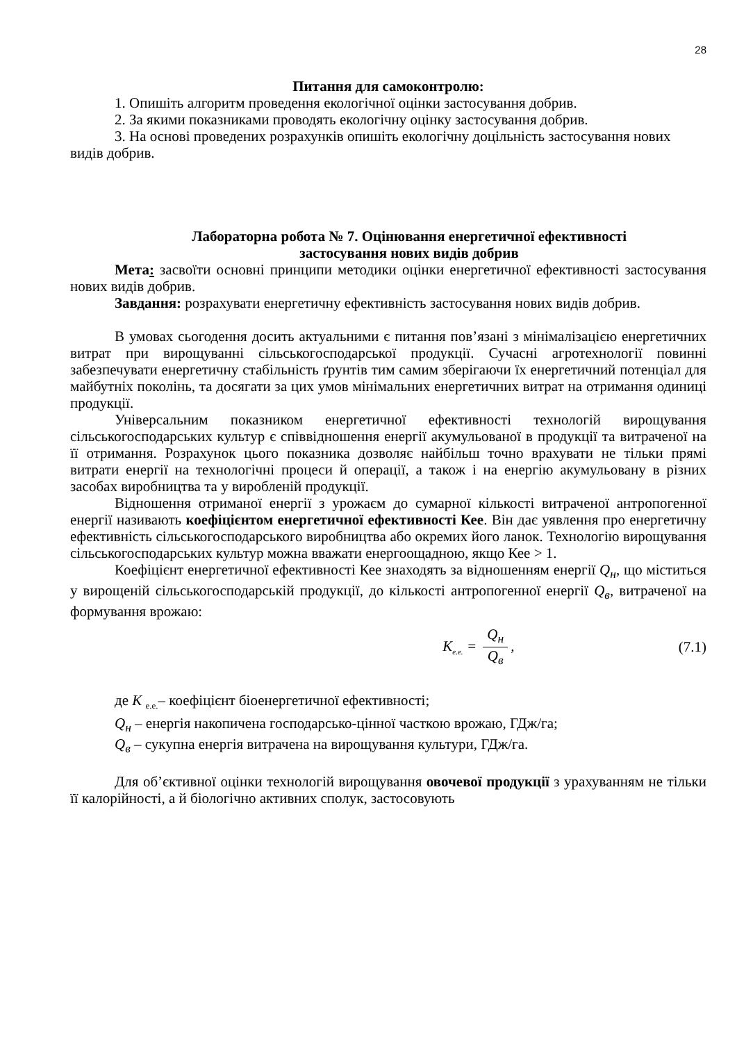28
Питання для самоконтролю:
1. Опишіть алгоритм проведення екологічної оцінки застосування добрив.
2. За якими показниками проводять екологічну оцінку застосування добрив.
3. На основі проведених розрахунків опишіть екологічну доцільність застосування нових видів добрив.
Лабораторна робота № 7. Оцінювання енергетичної ефективності
застосування нових видів добрив
Мета: засвоїти основні принципи методики оцінки енергетичної ефективності застосування нових видів добрив.
Завдання: розрахувати енергетичну ефективність застосування нових видів добрив.
В умовах сьогодення досить актуальними є питання пов’язані з мінімалізацією енергетичних витрат при вирощуванні сільськогосподарської продукції. Сучасні агротехнології повинні забезпечувати енергетичну стабільність ґрунтів тим самим зберігаючи їх енергетичний потенціал для майбутніх поколінь, та досягати за цих умов мінімальних енергетичних витрат на отримання одиниці продукції.
Універсальним показником енергетичної ефективності технологій вирощування сільськогосподарських культур є співвідношення енергії акумульованої в продукції та витраченої на її отримання. Розрахунок цього показника дозволяє найбільш точно врахувати не тільки прямі витрати енергії на технологічні процеси й операції, а також і на енергію акумульовану в різних засобах виробництва та у виробленій продукції.
Відношення отриманої енергії з урожаєм до сумарної кількості витраченої антропогенної енергії називають коефіцієнтом енергетичної ефективності Кее. Він дає уявлення про енергетичну ефективність сільськогосподарського виробництва або окремих його ланок. Технологію вирощування сільськогосподарських культур можна вважати енергоощадною, якщо Кее > 1.
Коефіцієнт енергетичної ефективності Кее знаходять за відношенням енергії Q<sub>н</sub>, що міститься у вирощеній сільськогосподарській продукції, до кількості антропогенної енергії Q<sub>в</sub>, витраченої на формування врожаю:
K<sub>е.е.</sub> = Q<sub>н</sub> Q<sub>в</sub>, (7.1)
де К <sub>е.е.</sub>– коефіцієнт біоенергетичної ефективності;
Q<sub>н</sub> – енергія накопичена господарсько-цінної часткою врожаю, ГДж/га;
Q<sub>в</sub> – сукупна енергія витрачена на вирощування культури, ГДж/га.
Для об’єктивної оцінки технологій вирощування овочевої продукції з урахуванням не тільки її калорійності, а й біологічно активних сполук, застосовують